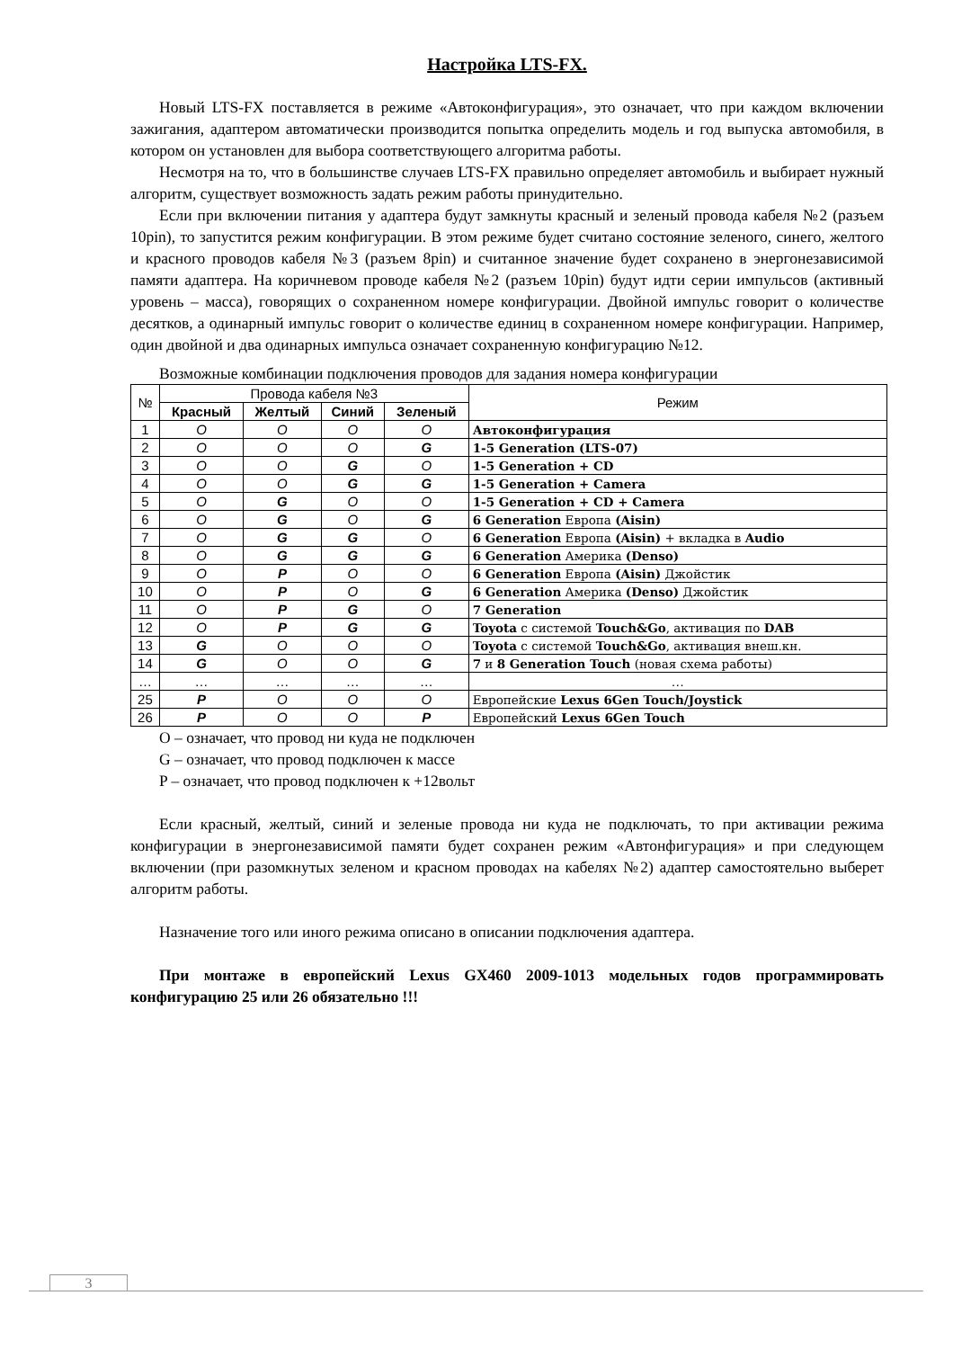Настройка LTS-FX.
Новый LTS-FX поставляется в режиме «Автоконфигурация», это означает, что при каждом включении зажигания, адаптером автоматически производится попытка определить модель и год выпуска автомобиля, в котором он установлен для выбора соответствующего алгоритма работы.
Несмотря на то, что в большинстве случаев LTS-FX правильно определяет автомобиль и выбирает нужный алгоритм, существует возможность задать режим работы принудительно.
Если при включении питания у адаптера будут замкнуты красный и зеленый провода кабеля №2 (разъем 10pin), то запустится режим конфигурации. В этом режиме будет считано состояние зеленого, синего, желтого и красного проводов кабеля №3 (разъем 8pin) и считанное значение будет сохранено в энергонезависимой памяти адаптера. На коричневом проводе кабеля №2 (разъем 10pin) будут идти серии импульсов (активный уровень – масса), говорящих о сохраненном номере конфигурации. Двойной импульс говорит о количестве десятков, а одинарный импульс говорит о количестве единиц в сохраненном номере конфигурации. Например, один двойной и два одинарных импульса означает сохраненную конфигурацию №12.
Возможные комбинации подключения проводов для задания номера конфигурации
| № | Провода кабеля №3 | | | | Режим |
| --- | --- | --- | --- | --- | --- |
| | Красный | Желтый | Синий | Зеленый | |
| 1 | O | O | O | O | Автоконфигурация |
| 2 | O | O | O | G | 1-5 Generation (LTS-07) |
| 3 | O | O | G | O | 1-5 Generation + CD |
| 4 | O | O | G | G | 1-5 Generation + Camera |
| 5 | O | G | O | O | 1-5 Generation + CD + Camera |
| 6 | O | G | O | G | 6 Generation Европа (Aisin) |
| 7 | O | G | G | O | 6 Generation Европа (Aisin) + вкладка в Audio |
| 8 | O | G | G | G | 6 Generation Америка (Denso) |
| 9 | O | P | O | O | 6 Generation Европа (Aisin) Джойстик |
| 10 | O | P | O | G | 6 Generation Америка (Denso) Джойстик |
| 11 | O | P | G | O | 7 Generation |
| 12 | O | P | G | G | Toyota с системой Touch&Go , активация по DAB |
| 13 | G | O | O | O | Toyota с системой Touch&Go , активация внеш.кн. |
| 14 | G | O | O | G | 7 и 8 Generation Touch (новая схема работы) |
| … | … | … | … | … | … |
| 25 | P | O | O | O | Европейские Lexus 6Gen Touch/Joystick |
| 26 | P | O | O | P | Европейский Lexus 6Gen Touch |
O – означает, что провод ни куда не подключен
G – означает, что провод подключен к массе
P – означает, что провод подключен к +12вольт
Если красный, желтый, синий и зеленые провода ни куда не подключать, то при активации режима конфигурации в энергонезависимой памяти будет сохранен режим «Автонфигурация» и при следующем включении (при разомкнутых зеленом и красном проводах на кабелях №2) адаптер самостоятельно выберет алгоритм работы.
Назначение того или иного режима описано в описании подключения адаптера.
При монтаже в европейский Lexus GX460 2009-1013 модельных годов программировать конфигурацию 25 или 26 обязательно !!!
3